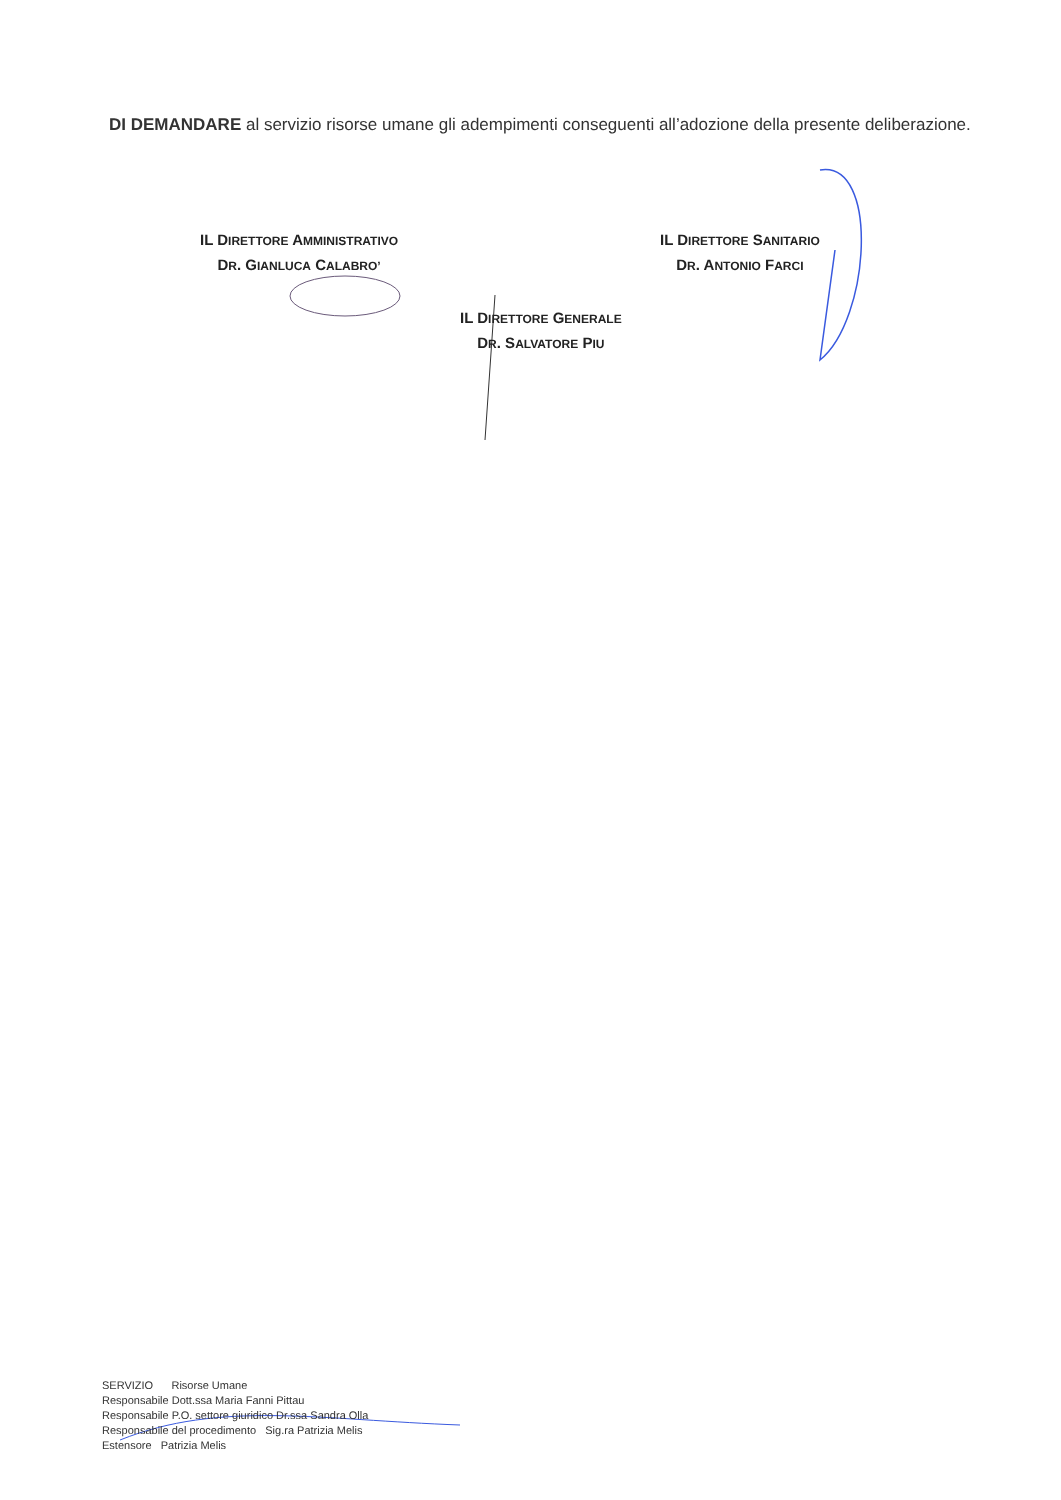DI DEMANDARE al servizio risorse umane gli adempimenti conseguenti all’adozione della presente deliberazione.
IL DIRETTORE AMMINISTRATIVO
DR. GIANLUCA CALABRO’
IL DIRETTORE SANITARIO
DR. ANTONIO FARCI
IL DIRETTORE GENERALE
DR. SALVATORE PIU
SERVIZIO Risorse Umane
Responsabile Dott.ssa Maria Fanni Pittau
Responsabile P.O. settore giuridico Dr.ssa Sandra Olla
Responsabile del procedimento Sig.ra Patrizia Melis
Estensore Patrizia Melis